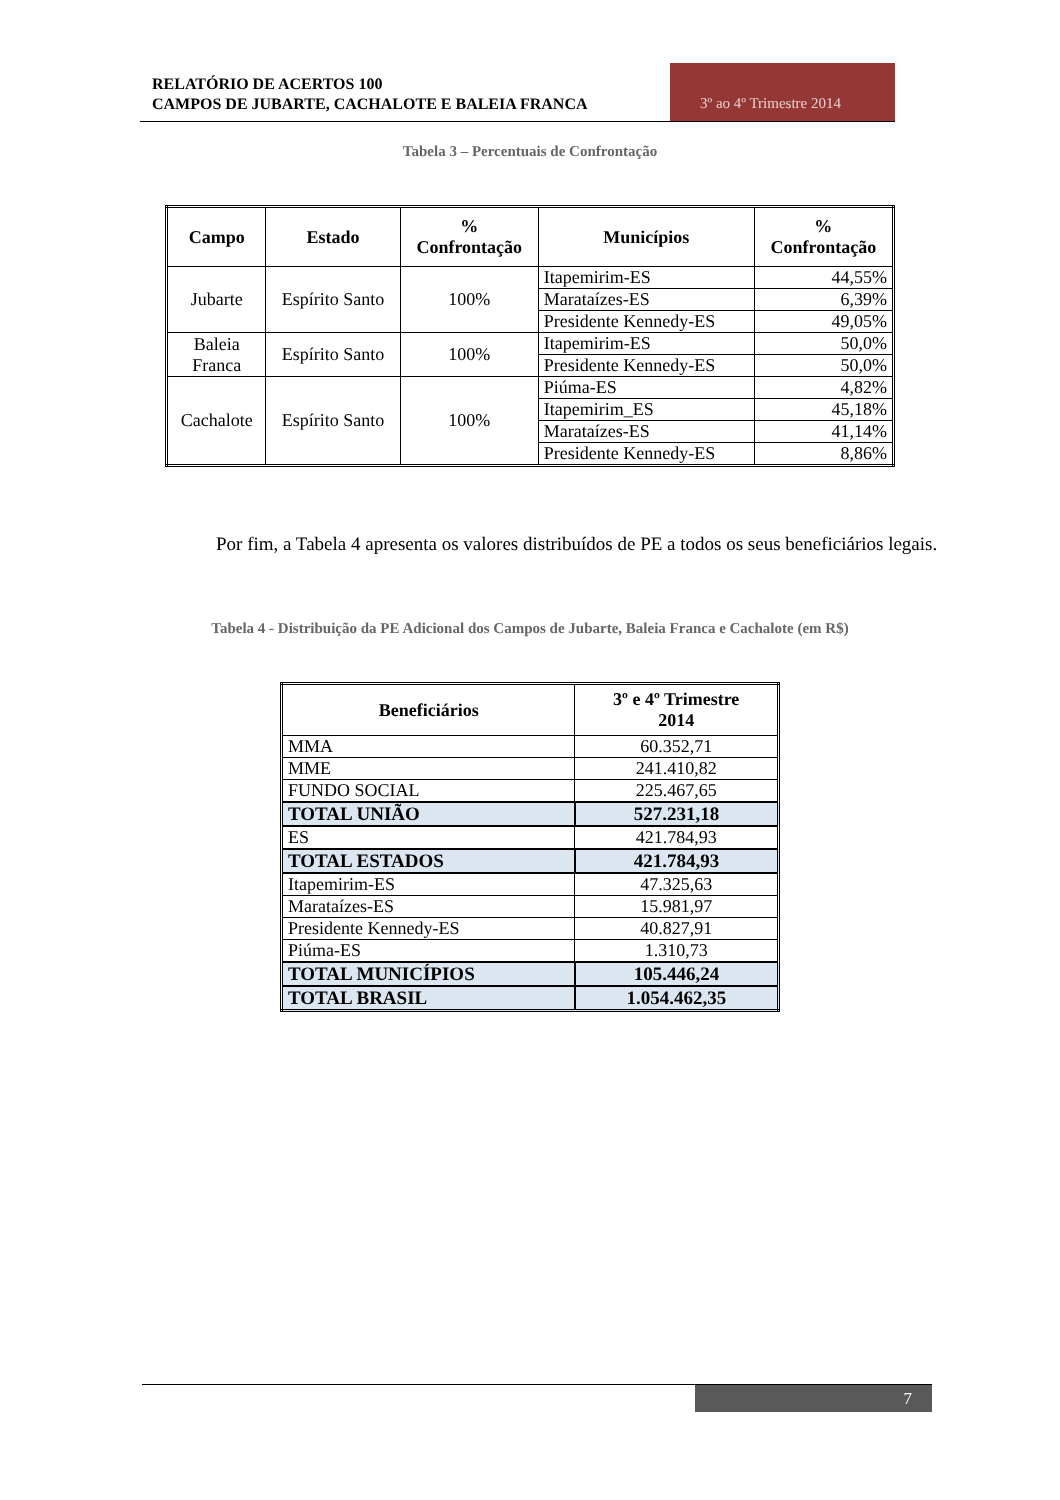RELATÓRIO DE ACERTOS 100
CAMPOS DE JUBARTE, CACHALOTE E BALEIA FRANCA
3º ao 4º Trimestre 2014
Tabela 3 – Percentuais de Confrontação
| Campo | Estado | % Confrontação | Municípios | % Confrontação |
| --- | --- | --- | --- | --- |
| Jubarte | Espírito Santo | 100% | Itapemirim-ES | 44,55% |
| | | | Marataízes-ES | 6,39% |
| | | | Presidente Kennedy-ES | 49,05% |
| Baleia Franca | Espírito Santo | 100% | Itapemirim-ES | 50,0% |
| | | | Presidente Kennedy-ES | 50,0% |
| Cachalote | Espírito Santo | 100% | Piúma-ES | 4,82% |
| | | | Itapemirim_ES | 45,18% |
| | | | Marataízes-ES | 41,14% |
| | | | Presidente Kennedy-ES | 8,86% |
Por fim, a Tabela 4 apresenta os valores distribuídos de PE a todos os seus beneficiários legais.
Tabela 4 - Distribuição da PE Adicional dos Campos de Jubarte, Baleia Franca e Cachalote (em R$)
| Beneficiários | 3º e 4º Trimestre 2014 |
| --- | --- |
| MMA | 60.352,71 |
| MME | 241.410,82 |
| FUNDO SOCIAL | 225.467,65 |
| TOTAL UNIÃO | 527.231,18 |
| ES | 421.784,93 |
| TOTAL ESTADOS | 421.784,93 |
| Itapemirim-ES | 47.325,63 |
| Marataízes-ES | 15.981,97 |
| Presidente Kennedy-ES | 40.827,91 |
| Piúma-ES | 1.310,73 |
| TOTAL MUNICÍPIOS | 105.446,24 |
| TOTAL BRASIL | 1.054.462,35 |
7